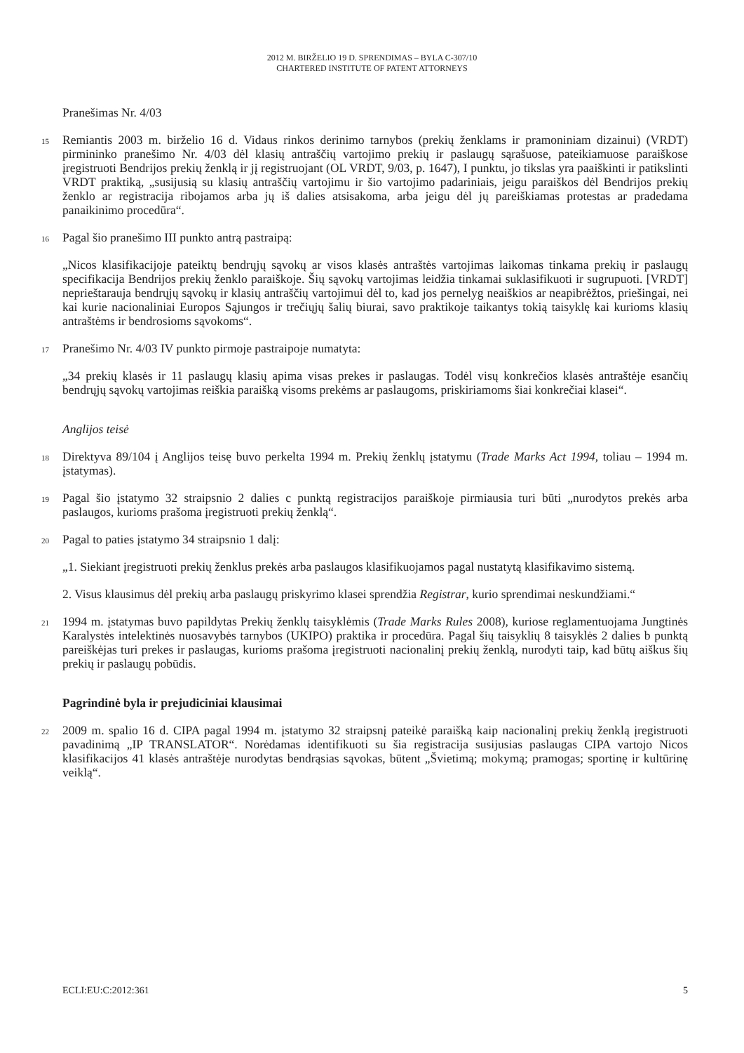2012 M. BIRŽELIO 19 D. SPRENDIMAS – BYLA C-307/10
CHARTERED INSTITUTE OF PATENT ATTORNEYS
Pranešimas Nr. 4/03
15
Remiantis 2003 m. birželio 16 d. Vidaus rinkos derinimo tarnybos (prekių ženklams ir pramoniniam dizainui) (VRDT) pirmininko pranešimo Nr. 4/03 dėl klasių antraščių vartojimo prekių ir paslaugų sąrašuose, pateikiamuose paraiškose įregistruoti Bendrijos prekių ženklą ir jį registruojant (OL VRDT, 9/03, p. 1647), I punktu, jo tikslas yra paaiškinti ir patikslinti VRDT praktiką, „susijusią su klasių antraščių vartojimu ir šio vartojimo padariniais, jeigu paraiškos dėl Bendrijos prekių ženklo ar registracija ribojamos arba jų iš dalies atsisakoma, arba jeigu dėl jų pareiškiamas protestas ar pradedama panaikinimo procedūra“.
16
Pagal šio pranešimo III punkto antrą pastraipą:
„Nicos klasifikacijoje pateiktų bendrųjų sąvokų ar visos klasės antraštės vartojimas laikomas tinkama prekių ir paslaugų specifikacija Bendrijos prekių ženklo paraiškoje. Šių sąvokų vartojimas leidžia tinkamai suklasifikuoti ir sugrupuoti. [VRDT] neprieštarauja bendrųjų sąvokų ir klasių antraščių vartojimui dėl to, kad jos pernelyg neaiškios ar neapibrėžtos, priešingai, nei kai kurie nacionaliniai Europos Sąjungos ir trečiųjų šalių biurai, savo praktikoje taikantys tokią taisyklę kai kurioms klasių antraštėms ir bendrosioms sąvokoms“.
17
Pranešimo Nr. 4/03 IV punkto pirmoje pastraipoje numatyta:
„34 prekių klasės ir 11 paslaugų klasių apima visas prekes ir paslaugas. Todėl visų konkrečios klasės antraštėje esančių bendrųjų sąvokų vartojimas reiškia paraišką visoms prekėms ar paslaugoms, priskiriamoms šiai konkrečiai klasei“.
Anglijos teisė
18
Direktyva 89/104 į Anglijos teisę buvo perkelta 1994 m. Prekių ženklų įstatymu (Trade Marks Act 1994, toliau – 1994 m. įstatymas).
19
Pagal šio įstatymo 32 straipsnio 2 dalies c punktą registracijos paraiškoje pirmiausia turi būti „nurodytos prekės arba paslaugos, kurioms prašoma įregistruoti prekių ženklą“.
20
Pagal to paties įstatymo 34 straipsnio 1 dalį:
„1. Siekiant įregistruoti prekių ženklus prekės arba paslaugos klasifikuojamos pagal nustatytą klasifikavimo sistemą.
2. Visus klausimus dėl prekių arba paslaugų priskyrimo klasei sprendžia Registrar, kurio sprendimai neskundžiami.“
21
1994 m. įstatymas buvo papildytas Prekių ženklų taisyklėmis (Trade Marks Rules 2008), kuriose reglamentuojama Jungtinės Karalystės intelektinės nuosavybės tarnybos (UKIPO) praktika ir procedūra. Pagal šių taisyklių 8 taisyklės 2 dalies b punktą pareiškėjas turi prekes ir paslaugas, kurioms prašoma įregistruoti nacionalinį prekių ženklą, nurodyti taip, kad būtų aiškus šių prekių ir paslaugų pobūdis.
Pagrindinė byla ir prejudiciniai klausimai
22
2009 m. spalio 16 d. CIPA pagal 1994 m. įstatymo 32 straipsnį pateikė paraišką kaip nacionalinį prekių ženklą įregistruoti pavadinimą „IP TRANSLATOR“. Norėdamas identifikuoti su šia registracija susijusias paslaugas CIPA vartojo Nicos klasifikacijos 41 klasės antraštėje nurodytas bendrąsias sąvokas, būtent „Švietimą; mokymą; pramogas; sportinę ir kultūrinę veiklą“.
ECLI:EU:C:2012:361 5